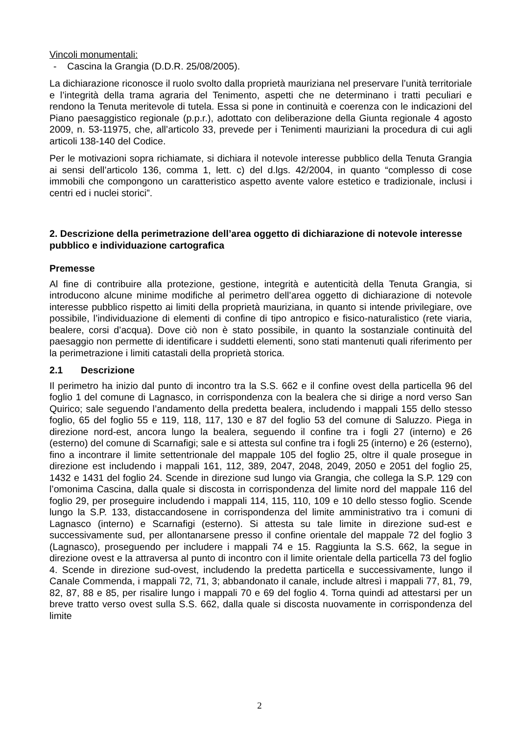Vincoli monumentali:
- Cascina la Grangia (D.D.R. 25/08/2005).
La dichiarazione riconosce il ruolo svolto dalla proprietà mauriziana nel preservare l’unità territoriale e l’integrità della trama agraria del Tenimento, aspetti che ne determinano i tratti peculiari e rendono la Tenuta meritevole di tutela. Essa si pone in continuità e coerenza con le indicazioni del Piano paesaggistico regionale (p.p.r.), adottato con deliberazione della Giunta regionale 4 agosto 2009, n. 53-11975, che, all’articolo 33, prevede per i Tenimenti mauriziani la procedura di cui agli articoli 138-140 del Codice.
Per le motivazioni sopra richiamate, si dichiara il notevole interesse pubblico della Tenuta Grangia ai sensi dell’articolo 136, comma 1, lett. c) del d.lgs. 42/2004, in quanto “complesso di cose immobili che compongono un caratteristico aspetto avente valore estetico e tradizionale, inclusi i centri ed i nuclei storici”.
2. Descrizione della perimetrazione dell’area oggetto di dichiarazione di notevole interesse pubblico e individuazione cartografica
Premesse
Al fine di contribuire alla protezione, gestione, integrità e autenticità della Tenuta Grangia, si introducono alcune minime modifiche al perimetro dell’area oggetto di dichiarazione di notevole interesse pubblico rispetto ai limiti della proprietà mauriziana, in quanto si intende privilegiare, ove possibile, l’individuazione di elementi di confine di tipo antropico e fisico-naturalistico (rete viaria, bealere, corsi d’acqua). Dove ciò non è stato possibile, in quanto la sostanziale continuità del paesaggio non permette di identificare i suddetti elementi, sono stati mantenuti quali riferimento per la perimetrazione i limiti catastali della proprietà storica.
2.1 Descrizione
Il perimetro ha inizio dal punto di incontro tra la S.S. 662 e il confine ovest della particella 96 del foglio 1 del comune di Lagnasco, in corrispondenza con la bealera che si dirige a nord verso San Quirico; sale seguendo l’andamento della predetta bealera, includendo i mappali 155 dello stesso foglio, 65 del foglio 55 e 119, 118, 117, 130 e 87 del foglio 53 del comune di Saluzzo. Piega in direzione nord-est, ancora lungo la bealera, seguendo il confine tra i fogli 27 (interno) e 26 (esterno) del comune di Scarnafigi; sale e si attesta sul confine tra i fogli 25 (interno) e 26 (esterno), fino a incontrare il limite settentrionale del mappale 105 del foglio 25, oltre il quale prosegue in direzione est includendo i mappali 161, 112, 389, 2047, 2048, 2049, 2050 e 2051 del foglio 25, 1432 e 1431 del foglio 24. Scende in direzione sud lungo via Grangia, che collega la S.P. 129 con l’omonima Cascina, dalla quale si discosta in corrispondenza del limite nord del mappale 116 del foglio 29, per proseguire includendo i mappali 114, 115, 110, 109 e 10 dello stesso foglio. Scende lungo la S.P. 133, distaccandosene in corrispondenza del limite amministrativo tra i comuni di Lagnasco (interno) e Scarnafigi (esterno). Si attesta su tale limite in direzione sud-est e successivamente sud, per allontanarsene presso il confine orientale del mappale 72 del foglio 3 (Lagnasco), proseguendo per includere i mappali 74 e 15. Raggiunta la S.S. 662, la segue in direzione ovest e la attraversa al punto di incontro con il limite orientale della particella 73 del foglio 4. Scende in direzione sud-ovest, includendo la predetta particella e successivamente, lungo il Canale Commenda, i mappali 72, 71, 3; abbandonato il canale, include altresì i mappali 77, 81, 79, 82, 87, 88 e 85, per risalire lungo i mappali 70 e 69 del foglio 4. Torna quindi ad attestarsi per un breve tratto verso ovest sulla S.S. 662, dalla quale si discosta nuovamente in corrispondenza del limite
2